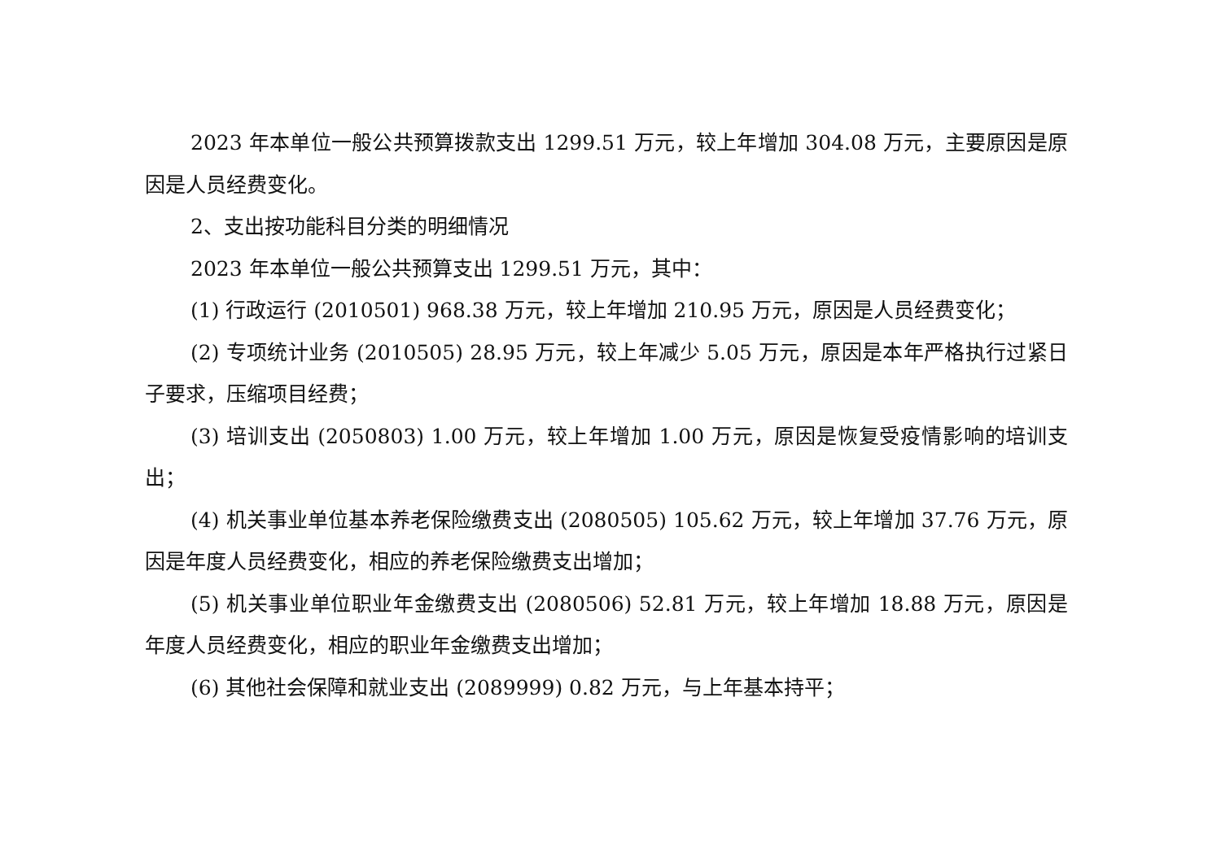2023 年本单位一般公共预算拨款支出 1299.51 万元，较上年增加 304.08 万元，主要原因是原因是人员经费变化。
2、支出按功能科目分类的明细情况
2023 年本单位一般公共预算支出 1299.51 万元，其中：
(1) 行政运行 (2010501) 968.38 万元，较上年增加 210.95 万元，原因是人员经费变化；
(2) 专项统计业务 (2010505) 28.95 万元，较上年减少 5.05 万元，原因是本年严格执行过紧日子要求，压缩项目经费；
(3) 培训支出 (2050803) 1.00 万元，较上年增加 1.00 万元，原因是恢复受疫情影响的培训支出；
(4) 机关事业单位基本养老保险缴费支出 (2080505) 105.62 万元，较上年增加 37.76 万元，原因是年度人员经费变化，相应的养老保险缴费支出增加；
(5) 机关事业单位职业年金缴费支出 (2080506) 52.81 万元，较上年增加 18.88 万元，原因是年度人员经费变化，相应的职业年金缴费支出增加；
(6) 其他社会保障和就业支出 (2089999) 0.82 万元，与上年基本持平；